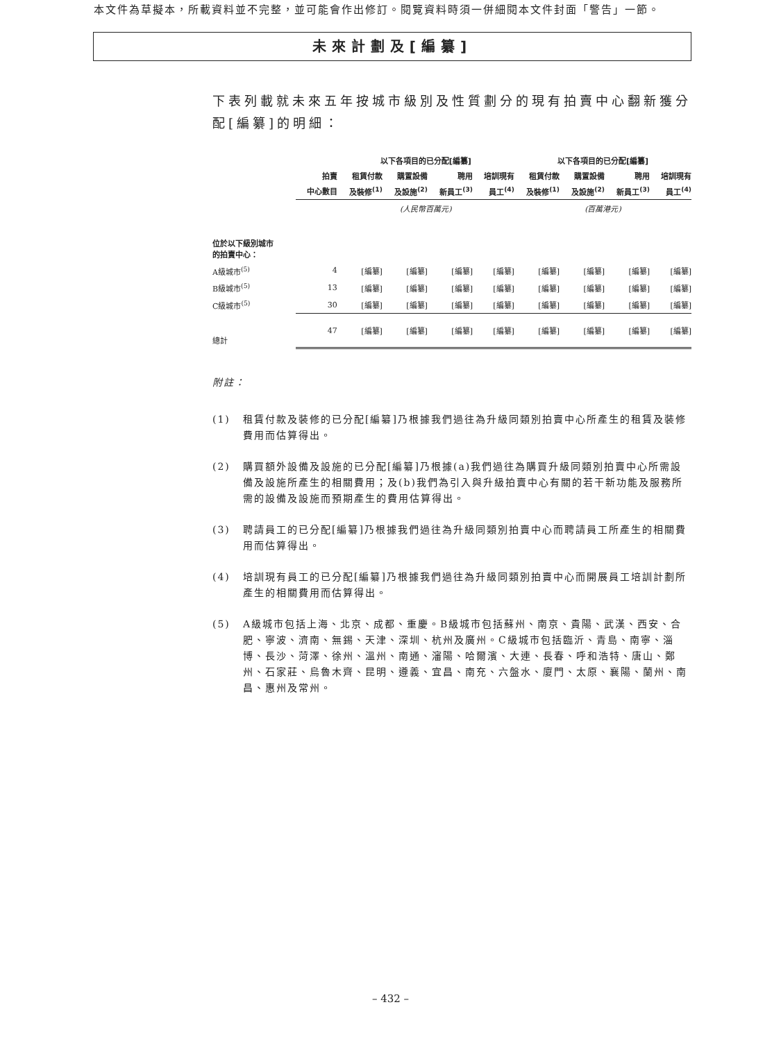本文件為草擬本，所載資料並不完整，並可能會作出修訂。閱覽資料時須一併細閱本文件封面「警告」一節。
未來計劃及[編纂]
下表列載就未來五年按城市級別及性質劃分的現有拍賣中心翻新獲分配[編纂]的明細：
| | | 以下各項目的已分配[編纂] | | | | 以下各項目的已分配[編纂] | | | |
| --- | --- | --- | --- | --- | --- | --- | --- | --- | --- |
| | 拍賣 | 租賃付款 | 購置設備 | 聘用 | 培訓現有 | 租賃付款 | 購置設備 | 聘用 | 培訓現有 |
| | 中心數目 | 及裝修<sup>(1)</sup> | 及設施<sup>(2)</sup> | 新員工<sup>(3)</sup> | 員工<sup>(4)</sup> | 及裝修<sup>(1)</sup> | 及設施<sup>(2)</sup> | 新員工<sup>(3)</sup> | 員工<sup>(4)</sup> |
| | | (人民幣百萬元) | | | | (百萬港元) | | | |
| 位於以下級別城市 的拍賣中心： | | | | | | | | | |
| A級城市<sup>(5)</sup> | 4 | [編纂] | [編纂] | [編纂] | [編纂] | [編纂] | [編纂] | [編纂] | [編纂] |
| B級城市<sup>(5)</sup> | 13 | [編纂] | [編纂] | [編纂] | [編纂] | [編纂] | [編纂] | [編纂] | [編纂] |
| C級城市<sup>(5)</sup> | 30 | [編纂] | [編纂] | [編纂] | [編纂] | [編纂] | [編纂] | [編纂] | [編纂] |
| 總計 | 47 | [編纂] | [編纂] | [編纂] | [編纂] | [編纂] | [編纂] | [編纂] | [編纂] |
附註：
(1) 租賃付款及裝修的已分配[編纂]乃根據我們過往為升級同類別拍賣中心所產生的租賃及裝修費用而估算得出。
(2) 購買額外設備及設施的已分配[編纂]乃根據(a)我們過往為購買升級同類別拍賣中心所需設備及設施所產生的相關費用；及(b)我們為引入與升級拍賣中心有關的若干新功能及服務所需的設備及設施而預期產生的費用估算得出。
(3) 聘請員工的已分配[編纂]乃根據我們過往為升級同類別拍賣中心而聘請員工所產生的相關費用而估算得出。
(4) 培訓現有員工的已分配[編纂]乃根據我們過往為升級同類別拍賣中心而開展員工培訓計劃所產生的相關費用而估算得出。
(5) A級城市包括上海、北京、成都、重慶。B級城市包括蘇州、南京、貴陽、武漢、西安、合肥、寧波、濟南、無錫、天津、深圳、杭州及廣州。C級城市包括臨沂、青島、南寧、淄博、長沙、菏澤、徐州、溫州、南通、瀋陽、哈爾濱、大連、長春、呼和浩特、唐山、鄭州、石家莊、烏魯木齊、昆明、遵義、宜昌、南充、六盤水、廈門、太原、襄陽、蘭州、南昌、惠州及常州。
– 432 –